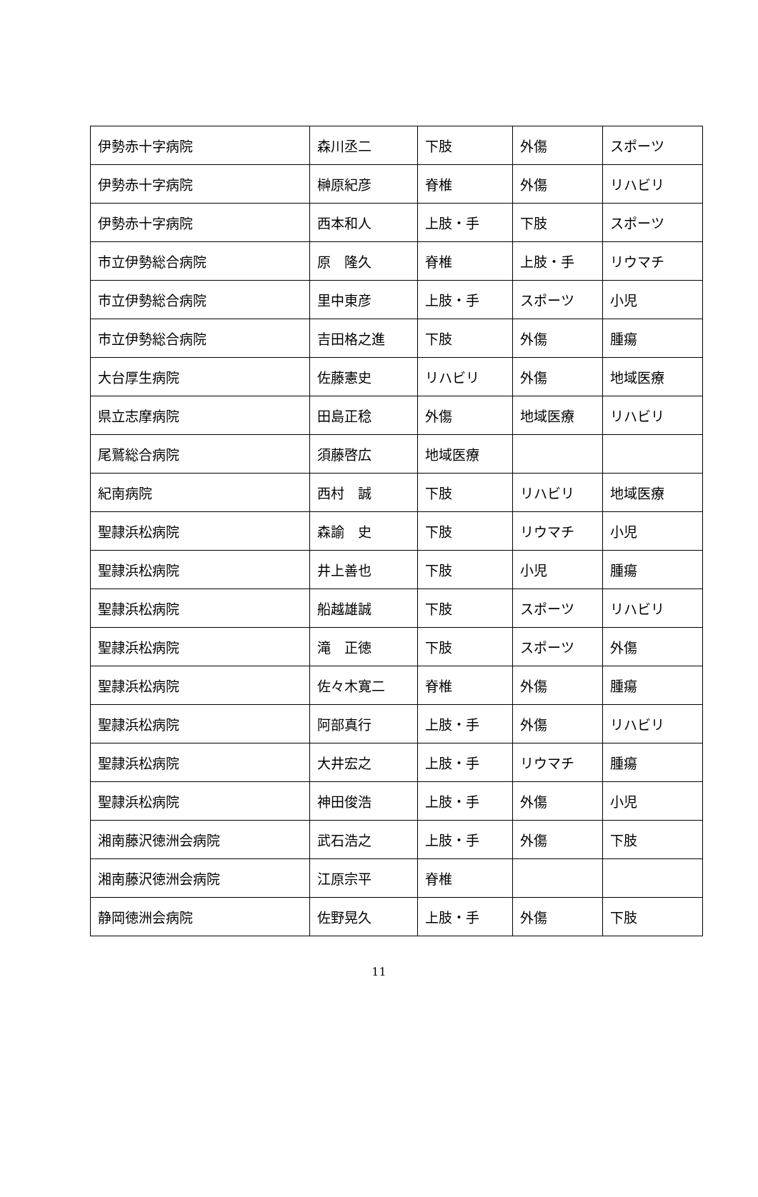| 伊勢赤十字病院 | 森川丞二 | 下肢 | 外傷 | スポーツ |
| 伊勢赤十字病院 | 榊原紀彦 | 脊椎 | 外傷 | リハビリ |
| 伊勢赤十字病院 | 西本和人 | 上肢・手 | 下肢 | スポーツ |
| 市立伊勢総合病院 | 原 隆久 | 脊椎 | 上肢・手 | リウマチ |
| 市立伊勢総合病院 | 里中東彦 | 上肢・手 | スポーツ | 小児 |
| 市立伊勢総合病院 | 吉田格之進 | 下肢 | 外傷 | 腫瘍 |
| 大台厚生病院 | 佐藤憲史 | リハビリ | 外傷 | 地域医療 |
| 県立志摩病院 | 田島正稔 | 外傷 | 地域医療 | リハビリ |
| 尾鷲総合病院 | 須藤啓広 | 地域医療 | | |
| 紀南病院 | 西村 誠 | 下肢 | リハビリ | 地域医療 |
| 聖隷浜松病院 | 森諭 史 | 下肢 | リウマチ | 小児 |
| 聖隷浜松病院 | 井上善也 | 下肢 | 小児 | 腫瘍 |
| 聖隷浜松病院 | 船越雄誠 | 下肢 | スポーツ | リハビリ |
| 聖隷浜松病院 | 滝 正徳 | 下肢 | スポーツ | 外傷 |
| 聖隷浜松病院 | 佐々木寛二 | 脊椎 | 外傷 | 腫瘍 |
| 聖隷浜松病院 | 阿部真行 | 上肢・手 | 外傷 | リハビリ |
| 聖隷浜松病院 | 大井宏之 | 上肢・手 | リウマチ | 腫瘍 |
| 聖隷浜松病院 | 神田俊浩 | 上肢・手 | 外傷 | 小児 |
| 湘南藤沢徳洲会病院 | 武石浩之 | 上肢・手 | 外傷 | 下肢 |
| 湘南藤沢徳洲会病院 | 江原宗平 | 脊椎 | | |
| 静岡徳洲会病院 | 佐野晃久 | 上肢・手 | 外傷 | 下肢 |
11